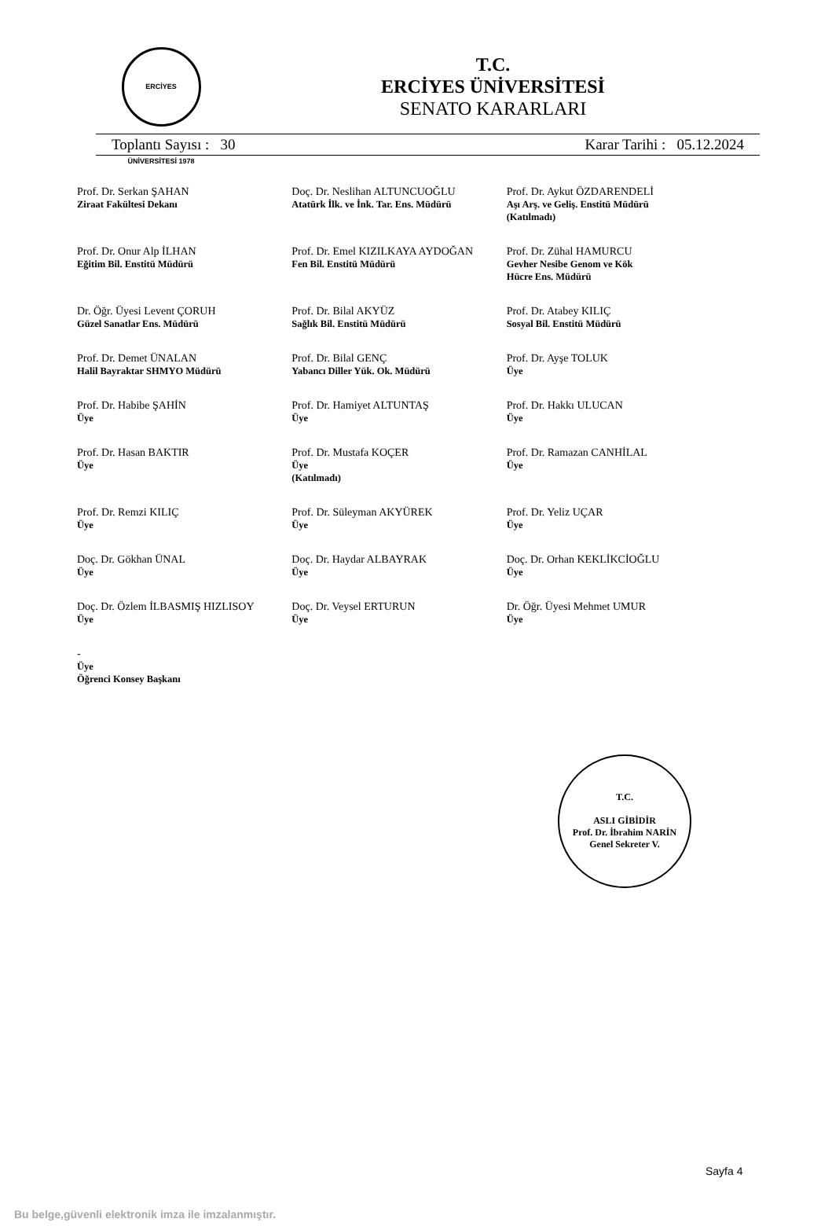ERCİYES ÜNİVERSİTESİ 1978
T.C.
ERCİYES ÜNİVERSİTESİ
SENATO KARARLARI
Toplantı Sayısı : 30 Karar Tarihi : 05.12.2024
| Prof. Dr. Serkan ŞAHAN Ziraat Fakültesi Dekanı | Doç. Dr. Neslihan ALTUNCUOĞLU Atatürk İlk. ve İnk. Tar. Ens. Müdürü | Prof. Dr. Aykut ÖZDARENDELİ Aşı Arş. ve Geliş. Enstitü Müdürü (Katılmadı) |
| Prof. Dr. Onur Alp İLHAN Eğitim Bil. Enstitü Müdürü | Prof. Dr. Emel KIZILKAYA AYDOĞAN Fen Bil. Enstitü Müdürü | Prof. Dr. Zühal HAMURCU Gevher Nesibe Genom ve Kök Hücre Ens. Müdürü |
| Dr. Öğr. Üyesi Levent ÇORUH Güzel Sanatlar Ens. Müdürü | Prof. Dr. Bilal AKYÜZ Sağlık Bil. Enstitü Müdürü | Prof. Dr. Atabey KILIÇ Sosyal Bil. Enstitü Müdürü |
| Prof. Dr. Demet ÜNALAN Halil Bayraktar SHMYO Müdürü | Prof. Dr. Bilal GENÇ Yabancı Diller Yük. Ok. Müdürü | Prof. Dr. Ayşe TOLUK Üye |
| Prof. Dr. Habibe ŞAHİN Üye | Prof. Dr. Hamiyet ALTUNTAŞ Üye | Prof. Dr. Hakkı ULUCAN Üye |
| Prof. Dr. Hasan BAKTIR Üye | Prof. Dr. Mustafa KOÇER Üye (Katılmadı) | Prof. Dr. Ramazan CANHİLAL Üye |
| Prof. Dr. Remzi KILIÇ Üye | Prof. Dr. Süleyman AKYÜREK Üye | Prof. Dr. Yeliz UÇAR Üye |
| Doç. Dr. Gökhan ÜNAL Üye | Doç. Dr. Haydar ALBAYRAK Üye | Doç. Dr. Orhan KEKLİKCİOĞLU Üye |
| Doç. Dr. Özlem İLBASMIŞ HIZLISOY Üye | Doç. Dr. Veysel ERTURUN Üye | Dr. Öğr. Üyesi Mehmet UMUR Üye |
| - Üye Öğrenci Konsey Başkanı | | |
T.C.
ASLI GİBİDİR
Prof. Dr. İbrahim NARİN
Genel Sekreter V.
Sayfa 4
Bu belge,güvenli elektronik imza ile imzalanmıştır.